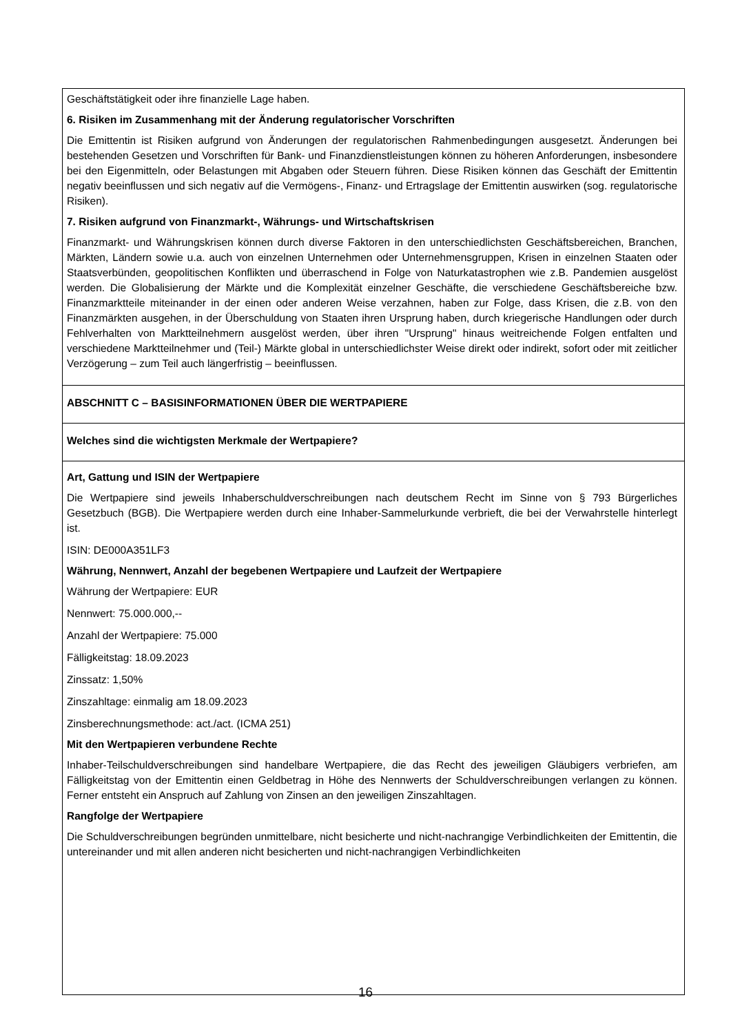Geschäftstätigkeit oder ihre finanzielle Lage haben.
6. Risiken im Zusammenhang mit der Änderung regulatorischer Vorschriften
Die Emittentin ist Risiken aufgrund von Änderungen der regulatorischen Rahmenbedingungen ausgesetzt. Änderungen bei bestehenden Gesetzen und Vorschriften für Bank- und Finanzdienstleistungen können zu höheren Anforderungen, insbesondere bei den Eigenmitteln, oder Belastungen mit Abgaben oder Steuern führen. Diese Risiken können das Geschäft der Emittentin negativ beeinflussen und sich negativ auf die Vermögens-, Finanz- und Ertragslage der Emittentin auswirken (sog. regulatorische Risiken).
7. Risiken aufgrund von Finanzmarkt-, Währungs- und Wirtschaftskrisen
Finanzmarkt- und Währungskrisen können durch diverse Faktoren in den unterschiedlichsten Geschäftsbereichen, Branchen, Märkten, Ländern sowie u.a. auch von einzelnen Unternehmen oder Unternehmensgruppen, Krisen in einzelnen Staaten oder Staatsverbünden, geopolitischen Konflikten und überraschend in Folge von Naturkatastrophen wie z.B. Pandemien ausgelöst werden. Die Globalisierung der Märkte und die Komplexität einzelner Geschäfte, die verschiedene Geschäftsbereiche bzw. Finanzmarktteile miteinander in der einen oder anderen Weise verzahnen, haben zur Folge, dass Krisen, die z.B. von den Finanzmärkten ausgehen, in der Überschuldung von Staaten ihren Ursprung haben, durch kriegerische Handlungen oder durch Fehlverhalten von Marktteilnehmern ausgelöst werden, über ihren "Ursprung" hinaus weitreichende Folgen entfalten und verschiedene Marktteilnehmer und (Teil-) Märkte global in unterschiedlichster Weise direkt oder indirekt, sofort oder mit zeitlicher Verzögerung – zum Teil auch längerfristig – beeinflussen.
ABSCHNITT C – BASISINFORMATIONEN ÜBER DIE WERTPAPIERE
Welches sind die wichtigsten Merkmale der Wertpapiere?
Art, Gattung und ISIN der Wertpapiere
Die Wertpapiere sind jeweils Inhaberschuldverschreibungen nach deutschem Recht im Sinne von § 793 Bürgerliches Gesetzbuch (BGB). Die Wertpapiere werden durch eine Inhaber-Sammelurkunde verbrieft, die bei der Verwahrstelle hinterlegt ist.
ISIN: DE000A351LF3
Währung, Nennwert, Anzahl der begebenen Wertpapiere und Laufzeit der Wertpapiere
Währung der Wertpapiere: EUR
Nennwert: 75.000.000,--
Anzahl der Wertpapiere: 75.000
Fälligkeitstag: 18.09.2023
Zinssatz: 1,50%
Zinszahltage: einmalig am 18.09.2023
Zinsberechnungsmethode: act./act. (ICMA 251)
Mit den Wertpapieren verbundene Rechte
Inhaber-Teilschuldverschreibungen sind handelbare Wertpapiere, die das Recht des jeweiligen Gläubigers verbriefen, am Fälligkeitstag von der Emittentin einen Geldbetrag in Höhe des Nennwerts der Schuldverschreibungen verlangen zu können. Ferner entsteht ein Anspruch auf Zahlung von Zinsen an den jeweiligen Zinszahltagen.
Rangfolge der Wertpapiere
Die Schuldverschreibungen begründen unmittelbare, nicht besicherte und nicht-nachrangige Verbindlichkeiten der Emittentin, die untereinander und mit allen anderen nicht besicherten und nicht-nachrangigen Verbindlichkeiten
16